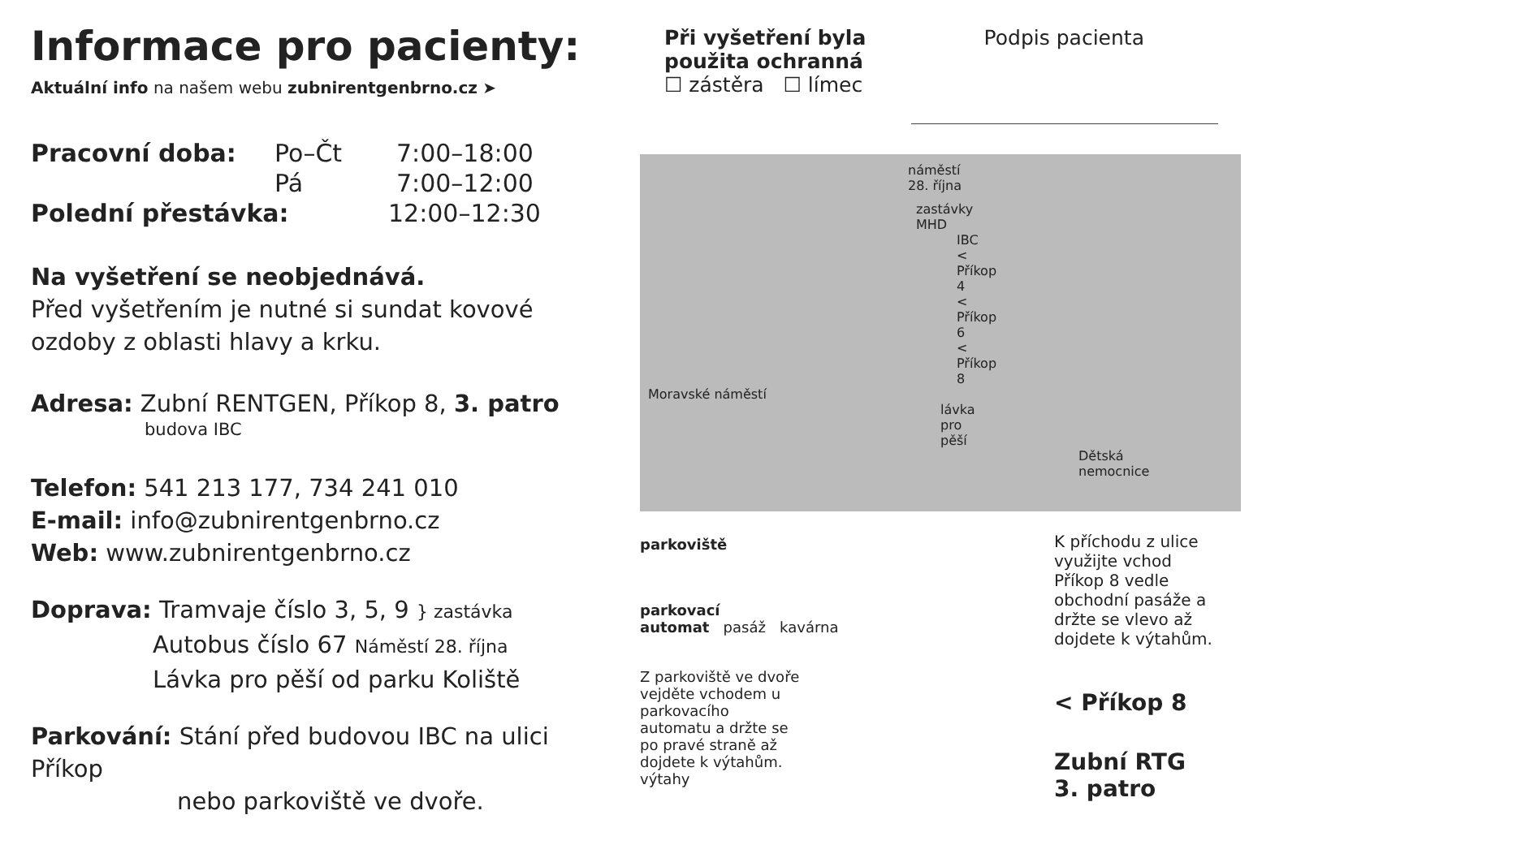Informace pro pacienty:
Aktuální info na našem webu zubnirentgenbrno.cz ➤
Pracovní doba: Po–Čt 7:00–18:00
Pá 7:00–12:00
Polední přestávka: 12:00–12:30
Na vyšetření se neobjednává.
Před vyšetřením je nutné si sundat kovové ozdoby z oblasti hlavy a krku.
Adresa: Zubní RENTGEN, Příkop 8, 3. patro
budova IBC
Telefon: 541 213 177, 734 241 010
E-mail: info@zubnirentgenbrno.cz
Web: www.zubnirentgenbrno.cz
Doprava: Tramvaje číslo 3, 5, 9 } zastávka
Autobus číslo 67 Náměstí 28. října
Lávka pro pěší od parku Koliště
Parkování: Stání před budovou IBC na ulici Příkop
nebo parkoviště ve dvoře.
Při vyšetření byla
použita ochranná
☐ zástěra ☐ límec
Podpis pacienta
náměstí 28. října
zastávky MHD
IBC < Příkop 4 < Příkop 6 < Příkop 8
Moravské náměstí
lávka pro pěší
Dětská nemocnice
parkoviště
parkovací
automat pasáž kavárna
Z parkoviště ve dvoře vejděte vchodem u parkovacího automatu a držte se po pravé straně až dojdete k výtahům.
výtahy
K příchodu z ulice využijte vchod Příkop 8 vedle obchodní pasáže a držte se vlevo až dojdete k výtahům.
< Příkop 8
Zubní RTG
3. patro